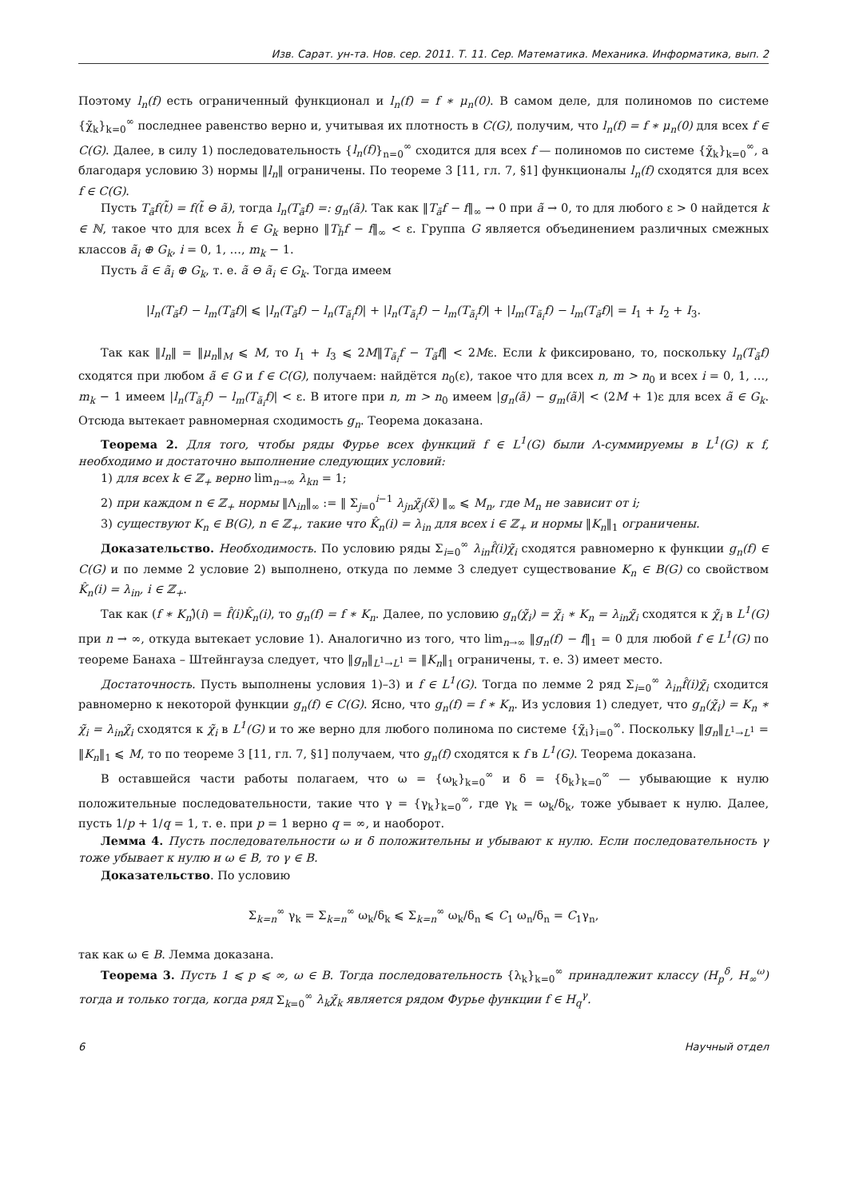Изв. Сарат. ун-та. Нов. сер. 2011. Т. 11. Сер. Математика. Механика. Информатика, вып. 2
Поэтому l<sub>n</sub>(f) есть ограниченный функционал и l<sub>n</sub>(f) = f ∗ μ<sub>n</sub>(0). В самом деле, для полиномов по системе {χ̃<sub>k</sub>}<sub>k=0</sub><sup>∞</sup> последнее равенство верно и, учитывая их плотность в C(G), получим, что l<sub>n</sub>(f) = f ∗ μ<sub>n</sub>(0) для всех f ∈ C(G). Далее, в силу 1) последовательность {l<sub>n</sub>(f)}<sub>n=0</sub><sup>∞</sup> сходится для всех f — полиномов по системе {χ̃<sub>k</sub>}<sub>k=0</sub><sup>∞</sup>, а благодаря условию 3) нормы ‖l<sub>n</sub>‖ ограничены. По теореме 3 [11, гл. 7, §1] функционалы l<sub>n</sub>(f) сходятся для всех f ∈ C(G).
Пусть T<sub>ã</sub>f(t̃) = f(t̃ ⊖ ã), тогда l<sub>n</sub>(T<sub>ã</sub>f) =: g<sub>n</sub>(ã). Так как ‖T<sub>ã</sub>f − f‖<sub>∞</sub> → 0 при ã → 0, то для любого ε > 0 найдется k ∈ ℕ, такое что для всех h̃ ∈ G<sub>k</sub> верно ‖T<sub>h̃</sub>f − f‖<sub>∞</sub> < ε. Группа G является объединением различных смежных классов ã<sub>i</sub> ⊕ G<sub>k</sub>, i = 0, 1, …, m<sub>k</sub> − 1.
Пусть ã ∈ ã<sub>i</sub> ⊕ G<sub>k</sub>, т. е. ã ⊖ ã<sub>i</sub> ∈ G<sub>k</sub>. Тогда имеем
|l<sub>n</sub>(T<sub>ã</sub>f) − l<sub>m</sub>(T<sub>ã</sub>f)| ⩽ |l<sub>n</sub>(T<sub>ã</sub>f) − l<sub>n</sub>(T<sub>ã<sub>i</sub></sub>f)| + |l<sub>n</sub>(T<sub>ã<sub>i</sub></sub>f) − l<sub>m</sub>(T<sub>ã<sub>i</sub></sub>f)| + |l<sub>m</sub>(T<sub>ã<sub>i</sub></sub>f) − l<sub>m</sub>(T<sub>ã</sub>f)| = I<sub>1</sub> + I<sub>2</sub> + I<sub>3</sub>.
Так как ‖l<sub>n</sub>‖ = ‖μ<sub>n</sub>‖<sub>M</sub> ⩽ M, то I<sub>1</sub> + I<sub>3</sub> ⩽ 2M‖T<sub>ã<sub>i</sub></sub>f − T<sub>ã</sub>f‖ < 2Mε. Если k фиксировано, то, поскольку l<sub>n</sub>(T<sub>ã</sub>f) сходятся при любом ã ∈ G и f ∈ C(G), получаем: найдётся n<sub>0</sub>(ε), такое что для всех n, m > n<sub>0</sub> и всех i = 0, 1, …, m<sub>k</sub> − 1 имеем |l<sub>n</sub>(T<sub>ã<sub>i</sub></sub>f) − l<sub>m</sub>(T<sub>ã<sub>i</sub></sub>f)| < ε. В итоге при n, m > n<sub>0</sub> имеем |g<sub>n</sub>(ã) − g<sub>m</sub>(ã)| < (2M + 1)ε для всех ã ∈ G<sub>k</sub>. Отсюда вытекает равномерная сходимость g<sub>n</sub>. Теорема доказана.
Теорема 2. Для того, чтобы ряды Фурье всех функций f ∈ L<sup>1</sup>(G) были Λ-суммируемы в L<sup>1</sup>(G) к f, необходимо и достаточно выполнение следующих условий:
1) для всех k ∈ ℤ<sub>+</sub> верно lim<sub>n→∞</sub> λ<sub>kn</sub> = 1;
2) при каждом n ∈ ℤ<sub>+</sub> нормы ‖Λ<sub>in</sub>‖<sub>∞</sub> := ‖ Σ<sub>j=0</sub><sup>i−1</sup> λ<sub>jn</sub>χ̃<sub>j</sub>(x̃) ‖<sub>∞</sub> ⩽ M<sub>n</sub>, где M<sub>n</sub> не зависит от i;
3) существуют K<sub>n</sub> ∈ B(G), n ∈ ℤ<sub>+</sub>, такие что K̂<sub>n</sub>(i) = λ<sub>in</sub> для всех i ∈ ℤ<sub>+</sub> и нормы ‖K<sub>n</sub>‖<sub>1</sub> ограничены.
Доказательство. Необходимость. По условию ряды Σ<sub>i=0</sub><sup>∞</sup> λ<sub>in</sub>f̂(i)χ̃<sub>i</sub> сходятся равномерно к функции g<sub>n</sub>(f) ∈ C(G) и по лемме 2 условие 2) выполнено, откуда по лемме 3 следует существование K<sub>n</sub> ∈ B(G) со свойством K̂<sub>n</sub>(i) = λ<sub>in</sub>, i ∈ ℤ<sub>+</sub>.
Так как (f ∗ K<sub>n</sub>)̂(i) = f̂(i)K̂<sub>n</sub>(i), то g<sub>n</sub>(f) = f ∗ K<sub>n</sub>. Далее, по условию g<sub>n</sub>(χ̃<sub>i</sub>) = χ̃<sub>i</sub> ∗ K<sub>n</sub> = λ<sub>in</sub>χ̃<sub>i</sub> сходятся к χ̃<sub>i</sub> в L<sup>1</sup>(G) при n → ∞, откуда вытекает условие 1). Аналогично из того, что lim<sub>n→∞</sub> ‖g<sub>n</sub>(f) − f‖<sub>1</sub> = 0 для любой f ∈ L<sup>1</sup>(G) по теореме Банаха – Штейнгауза следует, что ‖g<sub>n</sub>‖<sub>L<sup>1</sup>→L<sup>1</sup></sub> = ‖K<sub>n</sub>‖<sub>1</sub> ограничены, т. е. 3) имеет место.
Достаточность. Пусть выполнены условия 1)–3) и f ∈ L<sup>1</sup>(G). Тогда по лемме 2 ряд Σ<sub>i=0</sub><sup>∞</sup> λ<sub>in</sub>f̂(i)χ̃<sub>i</sub> сходится равномерно к некоторой функции g<sub>n</sub>(f) ∈ C(G). Ясно, что g<sub>n</sub>(f) = f ∗ K<sub>n</sub>. Из условия 1) следует, что g<sub>n</sub>(χ̃<sub>i</sub>) = K<sub>n</sub> ∗ χ̃<sub>i</sub> = λ<sub>in</sub>χ̃<sub>i</sub> сходятся к χ̃<sub>i</sub> в L<sup>1</sup>(G) и то же верно для любого полинома по системе {χ̃<sub>i</sub>}<sub>i=0</sub><sup>∞</sup>. Поскольку ‖g<sub>n</sub>‖<sub>L<sup>1</sup>→L<sup>1</sup></sub> = ‖K<sub>n</sub>‖<sub>1</sub> ⩽ M, то по теореме 3 [11, гл. 7, §1] получаем, что g<sub>n</sub>(f) сходятся к f в L<sup>1</sup>(G). Теорема доказана.
В оставшейся части работы полагаем, что ω = {ω<sub>k</sub>}<sub>k=0</sub><sup>∞</sup> и δ = {δ<sub>k</sub>}<sub>k=0</sub><sup>∞</sup> — убывающие к нулю положительные последовательности, такие что γ = {γ<sub>k</sub>}<sub>k=0</sub><sup>∞</sup>, где γ<sub>k</sub> = ω<sub>k</sub>/δ<sub>k</sub>, тоже убывает к нулю. Далее, пусть 1/p + 1/q = 1, т. е. при p = 1 верно q = ∞, и наоборот.
Лемма 4. Пусть последовательности ω и δ положительны и убывают к нулю. Если последовательность γ тоже убывает к нулю и ω ∈ B, то γ ∈ B.
Доказательство. По условию
Σ<sub>k=n</sub><sup>∞</sup> γ<sub>k</sub> = Σ<sub>k=n</sub><sup>∞</sup> ω<sub>k</sub>/δ<sub>k</sub> ⩽ Σ<sub>k=n</sub><sup>∞</sup> ω<sub>k</sub>/δ<sub>n</sub> ⩽ C<sub>1</sub> ω<sub>n</sub>/δ<sub>n</sub> = C<sub>1</sub>γ<sub>n</sub>,
так как ω ∈ B. Лемма доказана.
Теорема 3. Пусть 1 ⩽ p ⩽ ∞, ω ∈ B. Тогда последовательность {λ<sub>k</sub>}<sub>k=0</sub><sup>∞</sup> принадлежит классу (H<sub>p</sub><sup>δ</sup>, H<sub>∞</sub><sup>ω</sup>) тогда и только тогда, когда ряд Σ<sub>k=0</sub><sup>∞</sup> λ<sub>k</sub>χ̃<sub>k</sub> является рядом Фурье функции f ∈ H<sub>q</sub><sup>γ</sup>.
6 Научный отдел